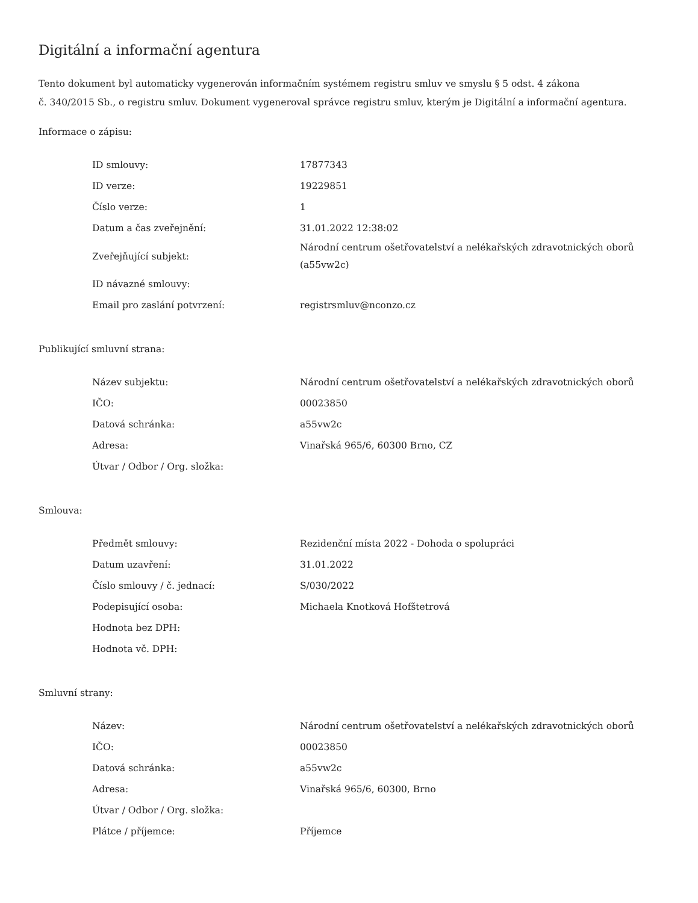Digitální a informační agentura
Tento dokument byl automaticky vygenerován informačním systémem registru smluv ve smyslu § 5 odst. 4 zákona
č. 340/2015 Sb., o registru smluv. Dokument vygeneroval správce registru smluv, kterým je Digitální a informační agentura.
Informace o zápisu:
| ID smlouvy: | 17877343 |
| ID verze: | 19229851 |
| Číslo verze: | 1 |
| Datum a čas zveřejnění: | 31.01.2022 12:38:02 |
| Zveřejňující subjekt: | Národní centrum ošetřovatelství a nelékařských zdravotnických oborů (a55vw2c) |
| ID návazné smlouvy: | |
| Email pro zaslání potvrzení: | registrsmluv@nconzo.cz |
Publikující smluvní strana:
| Název subjektu: | Národní centrum ošetřovatelství a nelékařských zdravotnických oborů |
| IČO: | 00023850 |
| Datová schránka: | a55vw2c |
| Adresa: | Vinařská 965/6, 60300 Brno, CZ |
| Útvar / Odbor / Org. složka: | |
Smlouva:
| Předmět smlouvy: | Rezidenční místa 2022 - Dohoda o spolupráci |
| Datum uzavření: | 31.01.2022 |
| Číslo smlouvy / č. jednací: | S/030/2022 |
| Podepisující osoba: | Michaela Knotková Hofštetrová |
| Hodnota bez DPH: | |
| Hodnota vč. DPH: | |
Smluvní strany:
| Název: | Národní centrum ošetřovatelství a nelékařských zdravotnických oborů |
| IČO: | 00023850 |
| Datová schránka: | a55vw2c |
| Adresa: | Vinařská 965/6, 60300, Brno |
| Útvar / Odbor / Org. složka: | |
| Plátce / příjemce: | Příjemce |